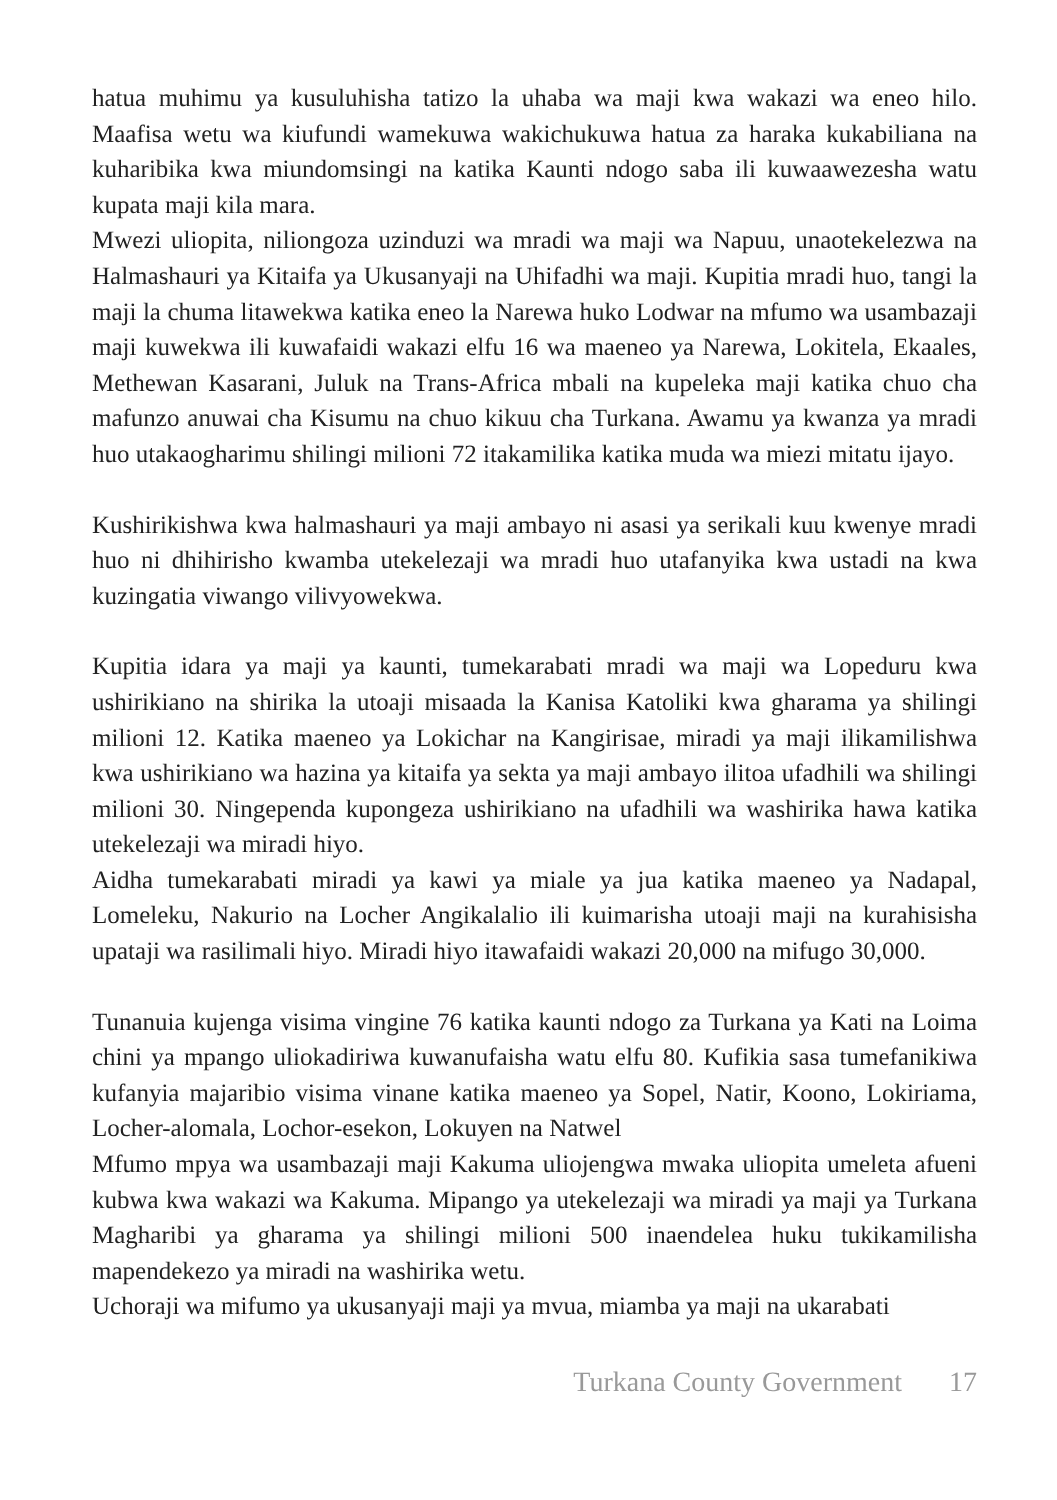hatua muhimu ya kusuluhisha tatizo la uhaba wa maji kwa wakazi wa eneo hilo. Maafisa wetu wa kiufundi wamekuwa wakichukuwa hatua za haraka kukabiliana na kuharibika kwa miundomsingi na katika Kaunti ndogo saba ili kuwaawezesha watu kupata maji kila mara.
Mwezi uliopita, niliongoza uzinduzi wa mradi wa maji wa Napuu, unaotekelezwa na Halmashauri ya Kitaifa ya Ukusanyaji na Uhifadhi wa maji. Kupitia mradi huo, tangi la maji la chuma litawekwa katika eneo la Narewa huko Lodwar na mfumo wa usambazaji maji kuwekwa ili kuwafaidi wakazi elfu 16 wa maeneo ya Narewa, Lokitela, Ekaales, Methewan Kasarani, Juluk na Trans-Africa mbali na kupeleka maji katika chuo cha mafunzo anuwai cha Kisumu na chuo kikuu cha Turkana. Awamu ya kwanza ya mradi huo utakaogharimu shilingi milioni 72 itakamilika katika muda wa miezi mitatu ijayo.
Kushirikishwa kwa halmashauri ya maji ambayo ni asasi ya serikali kuu kwenye mradi huo ni dhihirisho kwamba utekelezaji wa mradi huo utafanyika kwa ustadi na kwa kuzingatia viwango vilivyowekwa.
Kupitia idara ya maji ya kaunti, tumekarabati mradi wa maji wa Lopeduru kwa ushirikiano na shirika la utoaji misaada la Kanisa Katoliki kwa gharama ya shilingi milioni 12. Katika maeneo ya Lokichar na Kangirisae, miradi ya maji ilikamilishwa kwa ushirikiano wa hazina ya kitaifa ya sekta ya maji ambayo ilitoa ufadhili wa shilingi milioni 30. Ningependa kupongeza ushirikiano na ufadhili wa washirika hawa katika utekelezaji wa miradi hiyo.
Aidha tumekarabati miradi ya kawi ya miale ya jua katika maeneo ya Nadapal, Lomeleku, Nakurio na Locher Angikalalio ili kuimarisha utoaji maji na kurahisisha upataji wa rasilimali hiyo. Miradi hiyo itawafaidi wakazi 20,000 na mifugo 30,000.
Tunanuia kujenga visima vingine 76 katika kaunti ndogo za Turkana ya Kati na Loima chini ya mpango uliokadiriwa kuwanufaisha watu elfu 80. Kufikia sasa tumefanikiwa kufanyia majaribio visima vinane katika maeneo ya Sopel, Natir, Koono, Lokiriama, Locher-alomala, Lochor-esekon, Lokuyen na Natwel
Mfumo mpya wa usambazaji maji Kakuma uliojengwa mwaka uliopita umeleta afueni kubwa kwa wakazi wa Kakuma. Mipango ya utekelezaji wa miradi ya maji ya Turkana Magharibi ya gharama ya shilingi milioni 500 inaendelea huku tukikamilisha mapendekezo ya miradi na washirika wetu.
Uchoraji wa mifumo ya ukusanyaji maji ya mvua, miamba ya maji na ukarabati
Turkana County Government 17